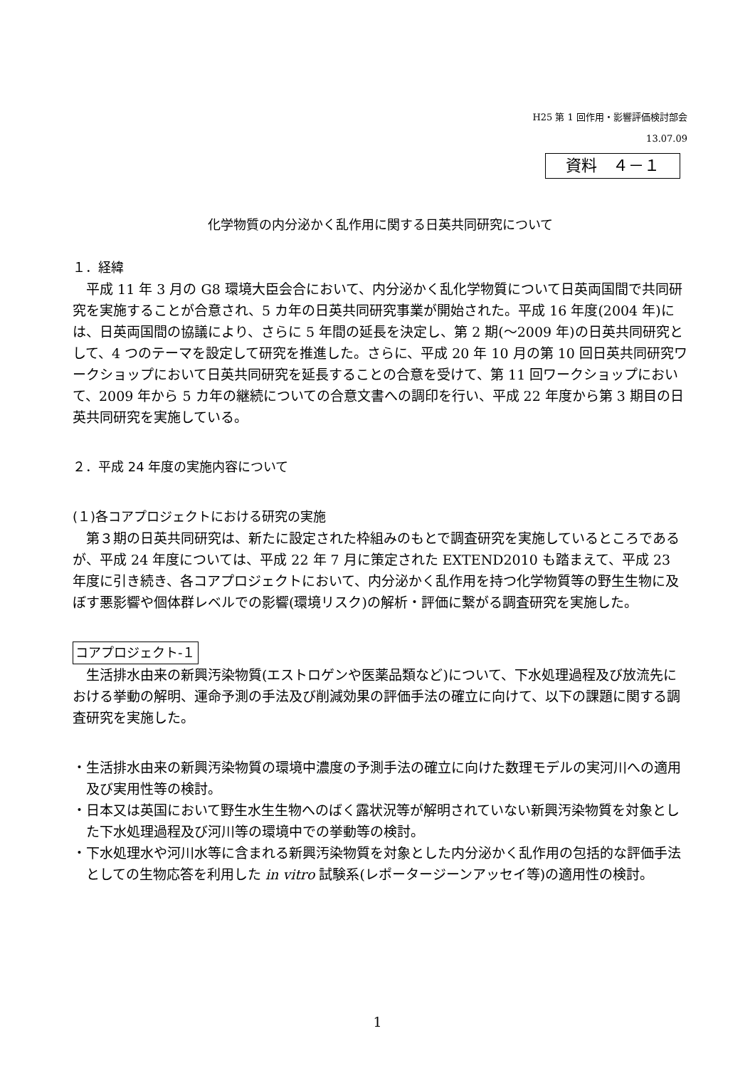H25 第 1 回作用・影響評価検討部会
13.07.09
資料　４－１
化学物質の内分泌かく乱作用に関する日英共同研究について
１．経緯
平成 11 年 3 月の G8 環境大臣会合において、内分泌かく乱化学物質について日英両国間で共同研究を実施することが合意され、5 カ年の日英共同研究事業が開始された。平成 16 年度(2004 年)には、日英両国間の協議により、さらに 5 年間の延長を決定し、第 2 期(～2009 年)の日英共同研究として、4 つのテーマを設定して研究を推進した。さらに、平成 20 年 10 月の第 10 回日英共同研究ワークショップにおいて日英共同研究を延長することの合意を受けて、第 11 回ワークショップにおいて、2009 年から 5 カ年の継続についての合意文書への調印を行い、平成 22 年度から第 3 期目の日英共同研究を実施している。
２．平成 24 年度の実施内容について
(１)各コアプロジェクトにおける研究の実施
第３期の日英共同研究は、新たに設定された枠組みのもとで調査研究を実施しているところであるが、平成 24 年度については、平成 22 年 7 月に策定された EXTEND2010 も踏まえて、平成 23 年度に引き続き、各コアプロジェクトにおいて、内分泌かく乱作用を持つ化学物質等の野生生物に及ぼす悪影響や個体群レベルでの影響(環境リスク)の解析・評価に繋がる調査研究を実施した。
コアプロジェクト-１
生活排水由来の新興汚染物質(エストロゲンや医薬品類など)について、下水処理過程及び放流先における挙動の解明、運命予測の手法及び削減効果の評価手法の確立に向けて、以下の課題に関する調査研究を実施した。
・生活排水由来の新興汚染物質の環境中濃度の予測手法の確立に向けた数理モデルの実河川への適用及び実用性等の検討。
・日本又は英国において野生水生生物へのばく露状況等が解明されていない新興汚染物質を対象とした下水処理過程及び河川等の環境中での挙動等の検討。
・下水処理水や河川水等に含まれる新興汚染物質を対象とした内分泌かく乱作用の包括的な評価手法としての生物応答を利用した in vitro 試験系(レポータージーンアッセイ等)の適用性の検討。
1